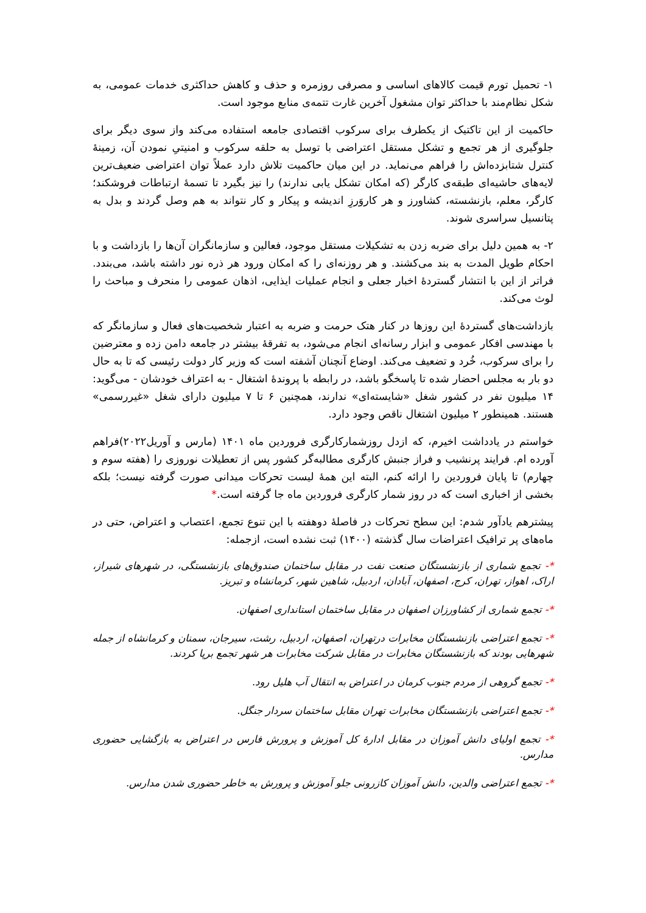۱- تحمیل تورم قیمت کالاهای اساسی و مصرفی روزمره و حذف و کاهش حداکثری خدمات عمومی، به شکل نظام‌مند با حداکثر توان مشغول آخرین غارت تتمه‌ی منابع موجود است.
حاکمیت از این تاکتیک از یکطرف برای سرکوب اقتصادی جامعه استفاده می‌کند واز سوی دیگر برای جلوگیری از هر تجمع و تشکل مستقل اعتراضی با توسل به حلقه سرکوب و امنیتیِ نمودن آن، زمینهٔ کنترل شتابزده‌اش را فراهم می‌نماید. در این میان حاکمیت تلاش دارد عملاً توان اعتراضی ضعیف‌ترین لایه‌های حاشیه‌ای طبقه‌ی کارگر (که امکان تشکل یابی ندارند) را نیز بگیرد تا تسمهٔ ارتباطات فروشکند؛ کارگر، معلم، بازنشسته، کشاورز و هر کاروَرزِ اندیشه و پیکار و کار نتواند به هم وصل گردند و بدل به پتانسیل سراسری شوند.
۲- به همین دلیل برای ضربه زدن به تشکیلات مستقل موجود، فعالین و سازمانگران آن‌ها را بازداشت و با احکام طویل المدت به بند می‌کشند. و هر روزنه‌ای را که امکان ورود هر ذره نور داشته باشد، می‌بندد. فراتر از این با انتشار گستردهٔ اخبار جعلی و انجام عملیات ایذایی، اذهان عمومی را منحرف و مباحث را لوث می‌کند.
بازداشت‌های گستردهٔ این روزها در کنار هتک حرمت و ضربه به اعتبار شخصیت‌های فعال و سازمانگر که با مهندسی افکار عمومی و ابزار رسانه‌ای انجام می‌شود، به تفرقهٔ بیشتر در جامعه دامن زده و معترضین را برای سرکوب، خُرد و تضعیف می‌کند. اوضاع آنچنان آشفته است که وزیر کار دولت رئیسی که تا به حال دو بار به مجلس احضار شده تا پاسخگو باشد، در رابطه با پروندهٔ اشتغال - به اعتراف خودشان - می‌گوید: ۱۴ میلیون نفر در کشور شغل «شایسته‌ای» ندارند، همچنین ۶ تا ۷ میلیون دارای شغل «غیررسمی» هستند. همینطور ۲ میلیون اشتغال ناقص وجود دارد.
خواستم در یادداشت اخیرم، که ازدل روزشمارکارگری فروردین ماه ۱۴۰۱ (مارس و آوریل۲۰۲۲)فراهم آورده ام. فرایند پرنشیب و فراز جنبش کارگری مطالبه‌گر کشور پس از تعطیلات نوروزی را (هفته سوم و چهارم) تا پایان فروردین را ارائه کنم، البته این همهٔ لیست تحرکات میدانی صورت گرفته نیست؛ بلکه بخشی از اخباری است که در روز شمار کارگری فروردین ماه جا گرفته است.*
پیشترهم یادآور شدم: این سطح تحرکات در فاصلهٔ دوهفته با این تنوع تجمع، اعتصاب و اعتراض، حتی در ماه‌های پر ترافیک اعتراضات سال گذشته (۱۴۰۰) ثبت نشده است، ازجمله:
*- تجمع شماری از بازنشستگان صنعت نفت در مقابل ساختمان صندوق‌های بازنشستگی، در شهرهای شیراز، اراک، اهواز، تهران، کرج، اصفهان، آبادان، اردبیل، شاهین شهر، کرمانشاه و تبریز.
*- تجمع شماری از کشاورزان اصفهان در مقابل ساختمان استانداری اصفهان.
*- تجمع اعتراضی بازنشستگان مخابرات درتهران، اصفهان، اردبیل، رشت، سیرجان، سمنان و کرمانشاه از جمله شهرهایی بودند که بازنشستگان مخابرات در مقابل شرکت مخابرات هر شهر تجمع برپا کردند.
*- تجمع گروهی از مردم جنوب کرمان در اعتراض به انتقال آب هلیل رود.
*- تجمع اعتراضی بازنشستگان مخابرات تهران مقابل ساختمان سردار جنگل.
*- تجمع اولیای دانش آموزان در مقابل ادارهٔ کل آموزش و پرورش فارس در اعتراض به بازگشایی حضوری مدارس.
*- تجمع اعتراضی والدین، دانش آموزان کازرونی جلو آموزش و پرورش به خاطر حضوری شدن مدارس.